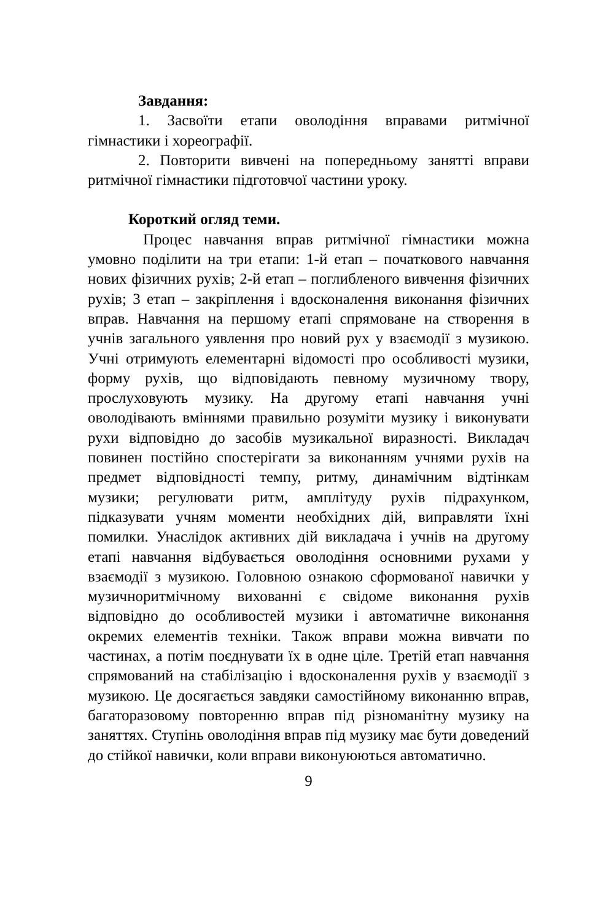Завдання:
1. Засвоїти етапи оволодіння вправами ритмічної гімнастики і хореографії.
2. Повторити вивчені на попередньому занятті вправи ритмічної гімнастики підготовчої частини уроку.
Короткий огляд теми.
Процес навчання вправ ритмічної гімнастики можна умовно поділити на три етапи: 1-й етап – початкового навчання нових фізичних рухів; 2-й етап – поглибленого вивчення фізичних рухів; 3 етап – закріплення і вдосконалення виконання фізичних вправ. Навчання на першому етапі спрямоване на створення в учнів загального уявлення про новий рух у взаємодії з музикою. Учні отримують елементарні відомості про особливості музики, форму рухів, що відповідають певному музичному твору, прослуховують музику. На другому етапі навчання учні оволодівають вміннями правильно розуміти музику і виконувати рухи відповідно до засобів музикальної виразності. Викладач повинен постійно спостерігати за виконанням учнями рухів на предмет відповідності темпу, ритму, динамічним відтінкам музики; регулювати ритм, амплітуду рухів підрахунком, підказувати учням моменти необхідних дій, виправляти їхні помилки. Унаслідок активних дій викладача і учнів на другому етапі навчання відбувається оволодіння основними рухами у взаємодії з музикою. Головною ознакою сформованої навички у музичноритмічному вихованні є свідоме виконання рухів відповідно до особливостей музики і автоматичне виконання окремих елементів техніки. Також вправи можна вивчати по частинах, а потім поєднувати їх в одне ціле. Третій етап навчання спрямований на стабілізацію і вдосконалення рухів у взаємодії з музикою. Це досягається завдяки самостійному виконанню вправ, багаторазовому повторенню вправ під різноманітну музику на заняттях. Ступінь оволодіння вправ під музику має бути доведений до стійкої навички, коли вправи виконуюються автоматично.
9